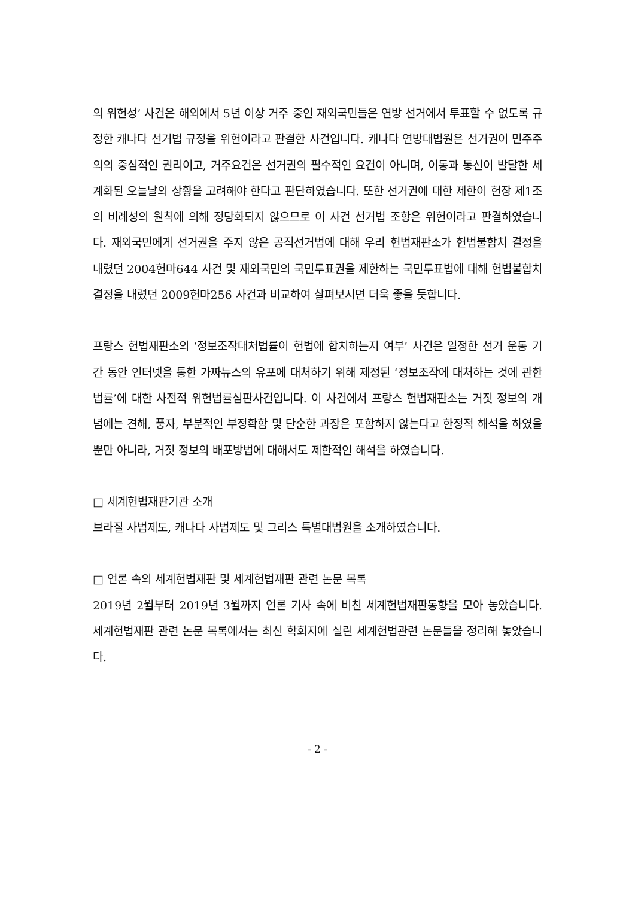의 위헌성’ 사건은 해외에서 5년 이상 거주 중인 재외국민들은 연방 선거에서 투표할 수 없도록 규정한 캐나다 선거법 규정을 위헌이라고 판결한 사건입니다. 캐나다 연방대법원은 선거권이 민주주의의 중심적인 권리이고, 거주요건은 선거권의 필수적인 요건이 아니며, 이동과 통신이 발달한 세계화된 오늘날의 상황을 고려해야 한다고 판단하였습니다. 또한 선거권에 대한 제한이 헌장 제1조의 비례성의 원칙에 의해 정당화되지 않으므로 이 사건 선거법 조항은 위헌이라고 판결하였습니다. 재외국민에게 선거권을 주지 않은 공직선거법에 대해 우리 헌법재판소가 헌법불합치 결정을 내렸던 2004헌마644 사건 및 재외국민의 국민투표권을 제한하는 국민투표법에 대해 헌법불합치 결정을 내렸던 2009헌마256 사건과 비교하여 살펴보시면 더욱 좋을 듯합니다.
프랑스 헌법재판소의 ‘정보조작대처법률이 헌법에 합치하는지 여부’ 사건은 일정한 선거 운동 기간 동안 인터넷을 통한 가짜뉴스의 유포에 대처하기 위해 제정된 ‘정보조작에 대처하는 것에 관한 법률’에 대한 사전적 위헌법률심판사건입니다. 이 사건에서 프랑스 헌법재판소는 거짓 정보의 개념에는 견해, 풍자, 부분적인 부정확함 및 단순한 과장은 포함하지 않는다고 한정적 해석을 하였을 뿐만 아니라, 거짓 정보의 배포방법에 대해서도 제한적인 해석을 하였습니다.
□ 세계헌법재판기관 소개
브라질 사법제도, 캐나다 사법제도 및 그리스 특별대법원을 소개하였습니다.
□ 언론 속의 세계헌법재판 및 세계헌법재판 관련 논문 목록
2019년 2월부터 2019년 3월까지 언론 기사 속에 비친 세계헌법재판동향을 모아 놓았습니다. 세계헌법재판 관련 논문 목록에서는 최신 학회지에 실린 세계헌법관련 논문들을 정리해 놓았습니다.
- 2 -